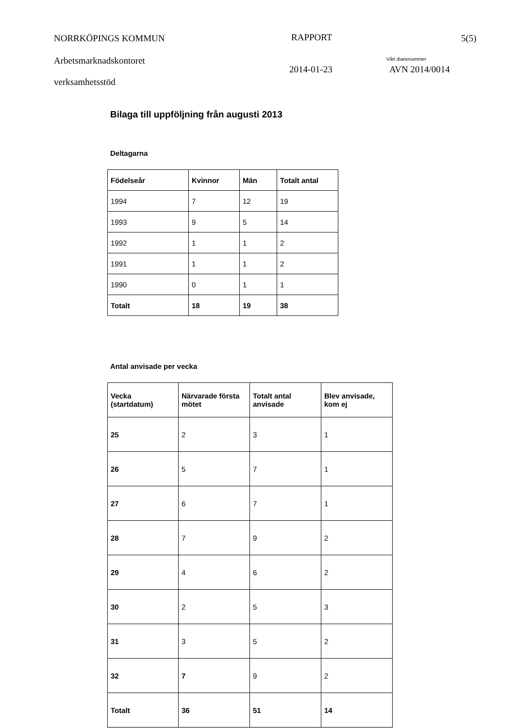NORRKÖPINGS KOMMUN RAPPORT 5(5)
Arbetsmarknadskontoret Vårt diarienummer
2014-01-23 AVN 2014/0014
verksamhetsstöd
Bilaga till uppföljning från augusti 2013
Deltagarna
| Födelseår | Kvinnor | Män | Totalt antal |
| --- | --- | --- | --- |
| 1994 | 7 | 12 | 19 |
| 1993 | 9 | 5 | 14 |
| 1992 | 1 | 1 | 2 |
| 1991 | 1 | 1 | 2 |
| 1990 | 0 | 1 | 1 |
| Totalt | 18 | 19 | 38 |
Antal anvisade per vecka
| Vecka (startdatum) | Närvarade första mötet | Totalt antal anvisade | Blev anvisade, kom ej |
| --- | --- | --- | --- |
| 25 | 2 | 3 | 1 |
| 26 | 5 | 7 | 1 |
| 27 | 6 | 7 | 1 |
| 28 | 7 | 9 | 2 |
| 29 | 4 | 6 | 2 |
| 30 | 2 | 5 | 3 |
| 31 | 3 | 5 | 2 |
| 32 | 7 | 9 | 2 |
| Totalt | 36 | 51 | 14 |